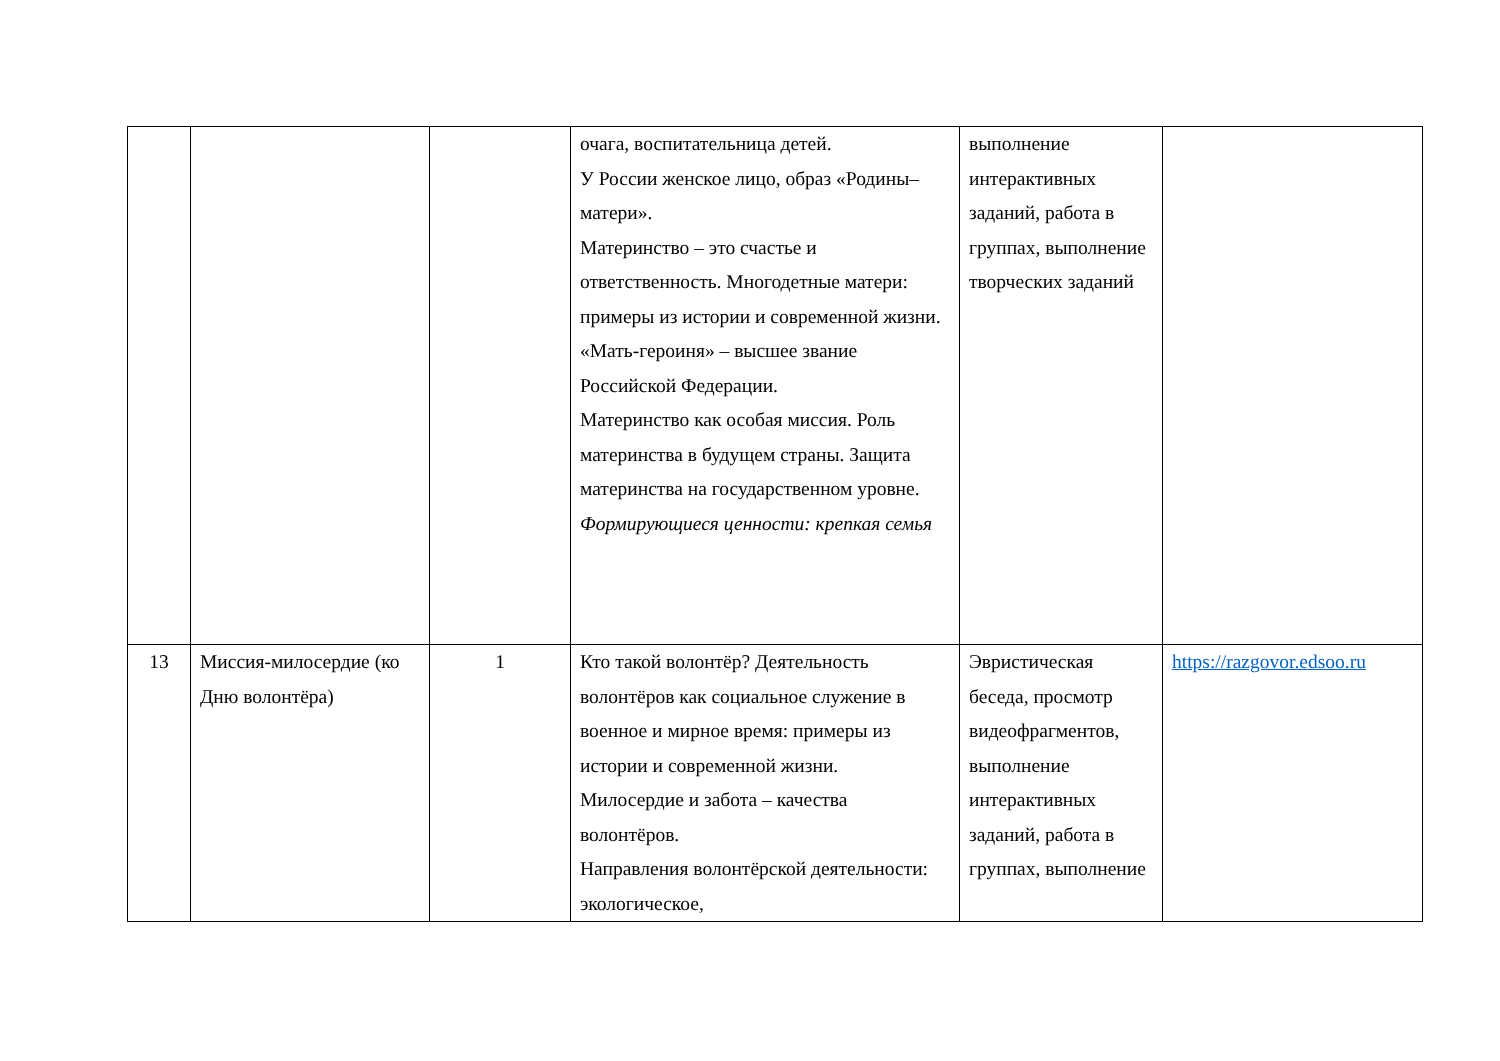| | | | очага, воспитательница детей. У России женское лицо, образ «Родины–матери». Материнство – это счастье и ответственность. Многодетные матери: примеры из истории и современной жизни. «Мать-героиня» – высшее звание Российской Федерации. Материнство как особая миссия. Роль материнства в будущем страны. Защита материнства на государственном уровне. Формирующиеся ценности: крепкая семья | выполнение интерактивных заданий, работа в группах, выполнение творческих заданий | |
| 13 | Миссия-милосердие (ко Дню волонтёра) | 1 | Кто такой волонтёр? Деятельность волонтёров как социальное служение в военное и мирное время: примеры из истории и современной жизни. Милосердие и забота – качества волонтёров. Направления волонтёрской деятельности: экологическое, | Эвристическая беседа, просмотр видеофрагментов, выполнение интерактивных заданий, работа в группах, выполнение | https://razgovor.edsoo.ru |